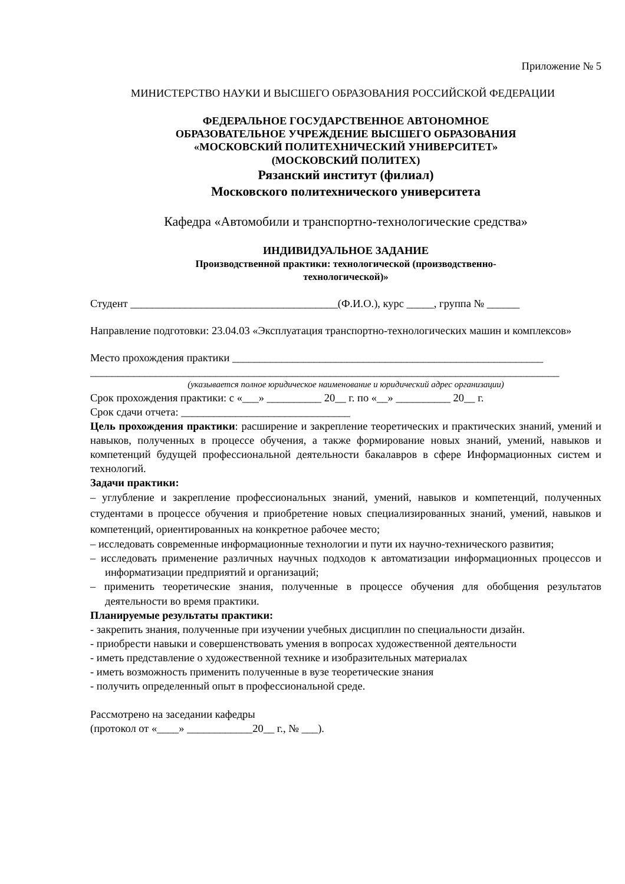Приложение № 5
МИНИСТЕРСТВО НАУКИ И ВЫСШЕГО ОБРАЗОВАНИЯ РОССИЙСКОЙ ФЕДЕРАЦИИ
ФЕДЕРАЛЬНОЕ ГОСУДАРСТВЕННОЕ АВТОНОМНОЕ
ОБРАЗОВАТЕЛЬНОЕ УЧРЕЖДЕНИЕ ВЫСШЕГО ОБРАЗОВАНИЯ
«МОСКОВСКИЙ ПОЛИТЕХНИЧЕСКИЙ УНИВЕРСИТЕТ»
(МОСКОВСКИЙ ПОЛИТЕХ)
Рязанский институт (филиал)
Московского политехнического университета
Кафедра «Автомобили и транспортно-технологические средства»
ИНДИВИДУАЛЬНОЕ ЗАДАНИЕ
Производственной практики: технологической (производственно-
технологической)»
Студент ______________________________________(Ф.И.О.), курс _____, группа № ______
Направление подготовки: 23.04.03 «Эксплуатация транспортно-технологических машин и комплексов»
Место прохождения практики _________________________________________________________
______________________________________________________________________________________
(указывается полное юридическое наименование и юридический адрес организации)
Срок прохождения практики: с «___» __________ 20__ г. по «__» __________ 20__ г.
Срок сдачи отчета: _______________________________
Цель прохождения практики: расширение и закрепление теоретических и практических знаний, умений и навыков, полученных в процессе обучения, а также формирование новых знаний, умений, навыков и компетенций будущей профессиональной деятельности бакалавров в сфере Информационных систем и технологий.
Задачи практики:
– углубление и закрепление профессиональных знаний, умений, навыков и компетенций, полученных студентами в процессе обучения и приобретение новых специализированных знаний, умений, навыков и компетенций, ориентированных на конкретное рабочее место;
– исследовать современные информационные технологии и пути их научно-технического развития;
– исследовать применение различных научных подходов к автоматизации информационных процессов и информатизации предприятий и организаций;
– применить теоретические знания, полученные в процессе обучения для обобщения результатов деятельности во время практики.
Планируемые результаты практики:
- закрепить знания, полученные при изучении учебных дисциплин по специальности дизайн.
- приобрести навыки и совершенствовать умения в вопросах художественной деятельности
- иметь представление о художественной технике и изобразительных материалах
- иметь возможность применить полученные в вузе теоретические знания
- получить определенный опыт в профессиональной среде.
Рассмотрено на заседании кафедры
(протокол от «____» ____________20__ г., № ___).